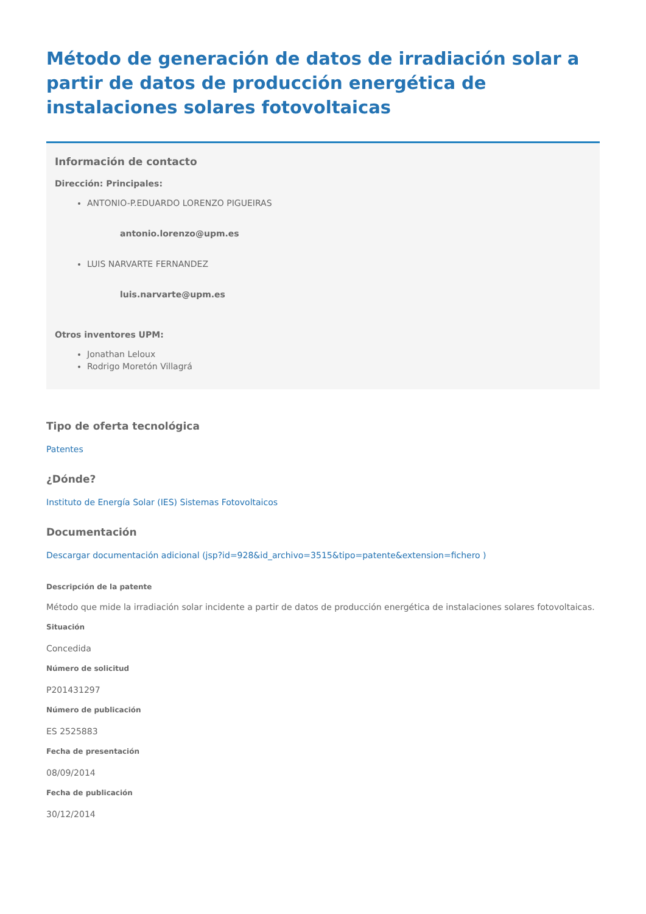Método de generación de datos de irradiación solar a partir de datos de producción energética de instalaciones solares fotovoltaicas
Información de contacto
Dirección: Principales:
ANTONIO-P.EDUARDO LORENZO PIGUEIRAS
antonio.lorenzo@upm.es
LUIS NARVARTE FERNANDEZ
luis.narvarte@upm.es
Otros inventores UPM:
Jonathan Leloux
Rodrigo Moretón Villagrá
Tipo de oferta tecnológica
Patentes
¿Dónde?
Instituto de Energía Solar (IES) Sistemas Fotovoltaicos
Documentación
Descargar documentación adicional (jsp?id=928&id_archivo=3515&tipo=patente&extension=fichero )
Descripción de la patente
Método que mide la irradiación solar incidente a partir de datos de producción energética de instalaciones solares fotovoltaicas.
Situación
Concedida
Número de solicitud
P201431297
Número de publicación
ES 2525883
Fecha de presentación
08/09/2014
Fecha de publicación
30/12/2014